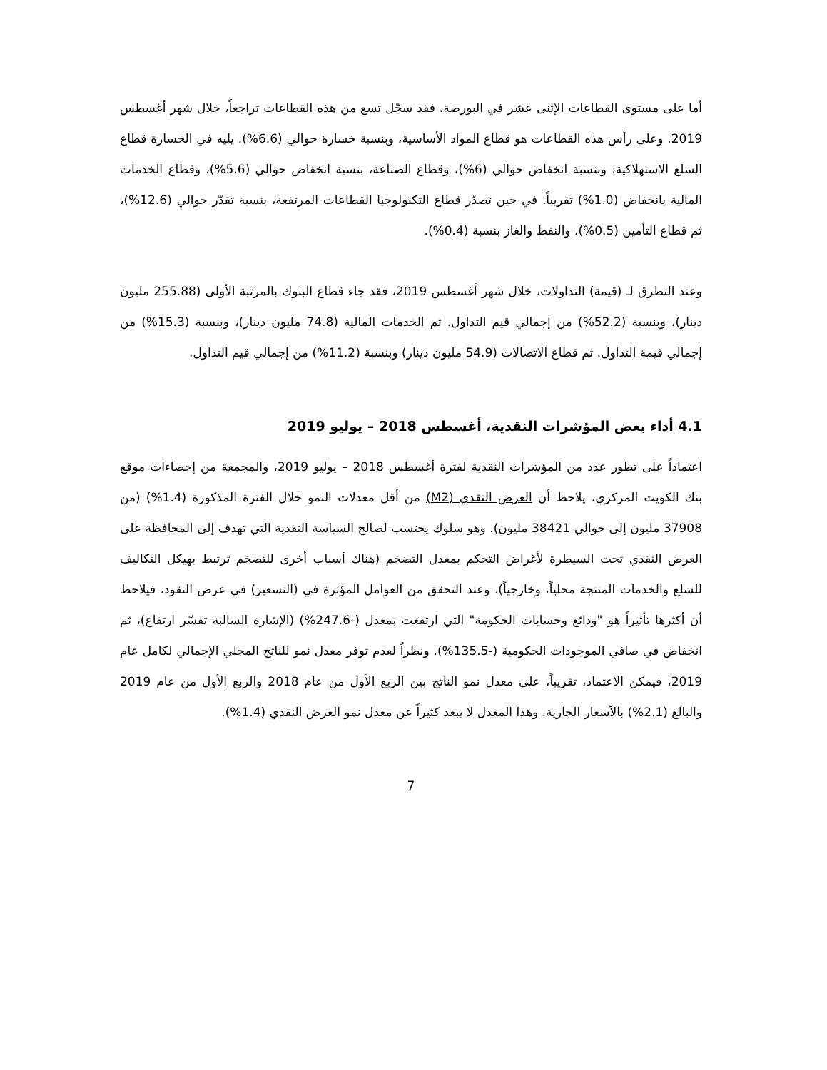أما على مستوى القطاعات الإثنى عشر في البورصة، فقد سجّل تسع من هذه القطاعات تراجعاً، خلال شهر أغسطس 2019. وعلى رأس هذه القطاعات هو قطاع المواد الأساسية، وبنسبة خسارة حوالي (6.6%). يليه في الخسارة قطاع السلع الاستهلاكية، وبنسبة انخفاض حوالي (6%)، وقطاع الصناعة، بنسبة انخفاض حوالي (5.6%)، وقطاع الخدمات المالية بانخفاض (1.0%) تقريباً. في حين تصدّر قطاع التكنولوجيا القطاعات المرتفعة، بنسبة تقدّر حوالي (12.6%)، ثم قطاع التأمين (0.5%)، والنفط والغاز بنسبة (0.4%).
وعند التطرق لـ (قيمة) التداولات، خلال شهر أغسطس 2019، فقد جاء قطاع البنوك بالمرتبة الأولى (255.88 مليون دينار)، وبنسبة (52.2%) من إجمالي قيم التداول. ثم الخدمات المالية (74.8 مليون دينار)، وبنسبة (15.3%) من إجمالي قيمة التداول. ثم قطاع الاتصالات (54.9 مليون دينار) وبنسبة (11.2%) من إجمالي قيم التداول.
4.1 أداء بعض المؤشرات النقدية، أغسطس 2018 – يوليو 2019
اعتماداً على تطور عدد من المؤشرات النقدية لفترة أغسطس 2018 – يوليو 2019، والمجمعة من إحصاءات موقع بنك الكويت المركزي، يلاحظ أن العرض النقدي (M2) من أقل معدلات النمو خلال الفترة المذكورة (1.4%) (من 37908 مليون إلى حوالي 38421 مليون). وهو سلوك يحتسب لصالح السياسة النقدية التي تهدف إلى المحافظة على العرض النقدي تحت السيطرة لأغراض التحكم بمعدل التضخم (هناك أسباب أخرى للتضخم ترتبط بهيكل التكاليف للسلع والخدمات المنتجة محلياً، وخارجياً). وعند التحقق من العوامل المؤثرة في (التسعير) في عرض النقود، فيلاحظ أن أكثرها تأثيراً هو "ودائع وحسابات الحكومة" التي ارتفعت بمعدل (-247.6%) (الإشارة السالبة تفسّر ارتفاع)، ثم انخفاض في صافي الموجودات الحكومية (-135.5%). ونظراً لعدم توفر معدل نمو للناتج المحلي الإجمالي لكامل عام 2019، فيمكن الاعتماد، تقريباً، على معدل نمو الناتج بين الربع الأول من عام 2018 والربع الأول من عام 2019 والبالغ (2.1%) بالأسعار الجارية. وهذا المعدل لا يبعد كثيراً عن معدل نمو العرض النقدي (1.4%).
7